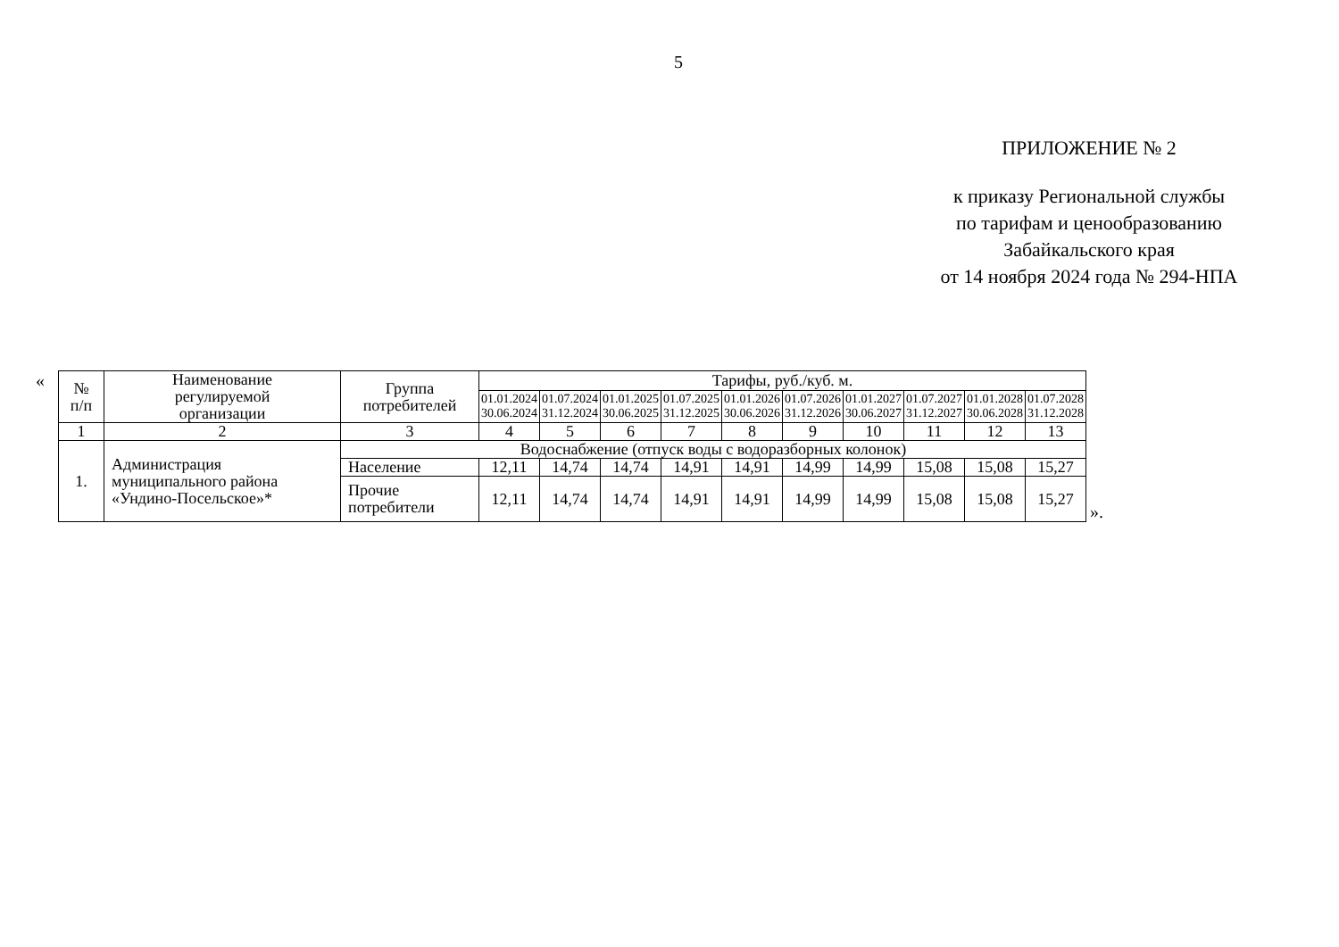5
ПРИЛОЖЕНИЕ № 2
к приказу Региональной службы
по тарифам и ценообразованию
Забайкальского края
от 14 ноября 2024 года № 294-НПА
«
| № п/п | Наименование регулируемой организации | Группа потребителей | Тарифы, руб./куб. м. | | | | | | | | | |
| --- | --- | --- | --- | --- | --- | --- | --- | --- | --- | --- | --- | --- |
| | | | 01.01.2024 30.06.2024 | 01.07.2024 31.12.2024 | 01.01.2025 30.06.2025 | 01.07.2025 31.12.2025 | 01.01.2026 30.06.2026 | 01.07.2026 31.12.2026 | 01.01.2027 30.06.2027 | 01.07.2027 31.12.2027 | 01.01.2028 30.06.2028 | 01.07.2028 31.12.2028 |
| 1 | 2 | 3 | 4 | 5 | 6 | 7 | 8 | 9 | 10 | 11 | 12 | 13 |
| 1. | Администрация муниципального района «Ундино-Посельское»* | Водоснабжение (отпуск воды с водоразборных колонок) | | | | | | | | | | |
| | | Население | 12,11 | 14,74 | 14,74 | 14,91 | 14,91 | 14,99 | 14,99 | 15,08 | 15,08 | 15,27 |
| | | Прочие потребители | 12,11 | 14,74 | 14,74 | 14,91 | 14,91 | 14,99 | 14,99 | 15,08 | 15,08 | 15,27 |
».